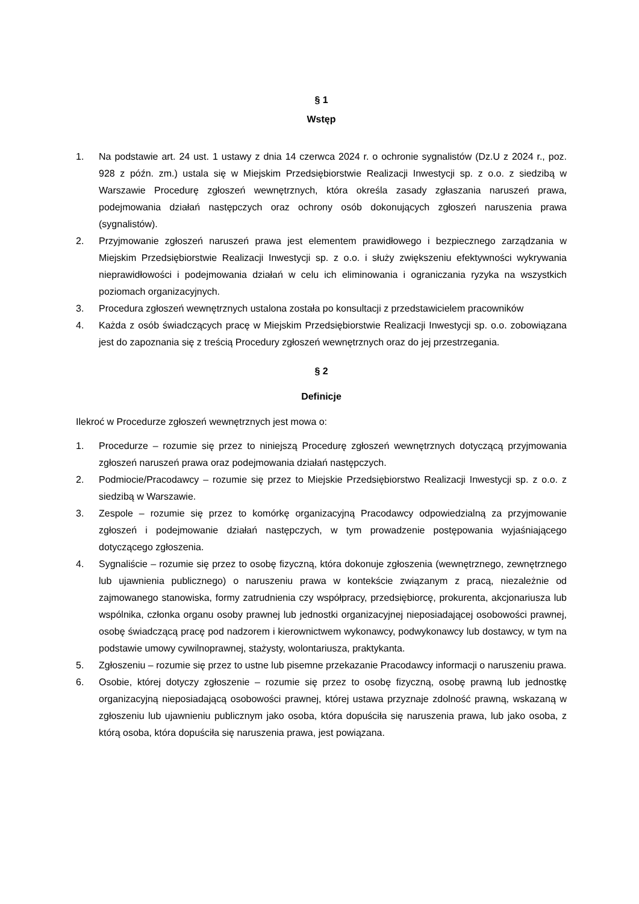§ 1
Wstęp
1. Na podstawie art. 24 ust. 1 ustawy z dnia 14 czerwca 2024 r. o ochronie sygnalistów (Dz.U z 2024 r., poz. 928 z późn. zm.) ustala się w Miejskim Przedsiębiorstwie Realizacji Inwestycji sp. z o.o. z siedzibą w Warszawie Procedurę zgłoszeń wewnętrznych, która określa zasady zgłaszania naruszeń prawa, podejmowania działań następczych oraz ochrony osób dokonujących zgłoszeń naruszenia prawa (sygnalistów).
2. Przyjmowanie zgłoszeń naruszeń prawa jest elementem prawidłowego i bezpiecznego zarządzania w Miejskim Przedsiębiorstwie Realizacji Inwestycji sp. z o.o. i służy zwiększeniu efektywności wykrywania nieprawidłowości i podejmowania działań w celu ich eliminowania i ograniczania ryzyka na wszystkich poziomach organizacyjnych.
3. Procedura zgłoszeń wewnętrznych ustalona została po konsultacji z przedstawicielem pracowników
4. Każda z osób świadczących pracę w Miejskim Przedsiębiorstwie Realizacji Inwestycji sp. o.o. zobowiązana jest do zapoznania się z treścią Procedury zgłoszeń wewnętrznych oraz do jej przestrzegania.
§ 2
Definicje
Ilekroć w Procedurze zgłoszeń wewnętrznych jest mowa o:
1. Procedurze – rozumie się przez to niniejszą Procedurę zgłoszeń wewnętrznych dotyczącą przyjmowania zgłoszeń naruszeń prawa oraz podejmowania działań następczych.
2. Podmiocie/Pracodawcy – rozumie się przez to Miejskie Przedsiębiorstwo Realizacji Inwestycji sp. z o.o. z siedzibą w Warszawie.
3. Zespole – rozumie się przez to komórkę organizacyjną Pracodawcy odpowiedzialną za przyjmowanie zgłoszeń i podejmowanie działań następczych, w tym prowadzenie postępowania wyjaśniającego dotyczącego zgłoszenia.
4. Sygnaliście – rozumie się przez to osobę fizyczną, która dokonuje zgłoszenia (wewnętrznego, zewnętrznego lub ujawnienia publicznego) o naruszeniu prawa w kontekście związanym z pracą, niezależnie od zajmowanego stanowiska, formy zatrudnienia czy współpracy, przedsiębiorcę, prokurenta, akcjonariusza lub wspólnika, członka organu osoby prawnej lub jednostki organizacyjnej nieposiadającej osobowości prawnej, osobę świadczącą pracę pod nadzorem i kierownictwem wykonawcy, podwykonawcy lub dostawcy, w tym na podstawie umowy cywilnoprawnej, stażysty, wolontariusza, praktykanta.
5. Zgłoszeniu – rozumie się przez to ustne lub pisemne przekazanie Pracodawcy informacji o naruszeniu prawa.
6. Osobie, której dotyczy zgłoszenie – rozumie się przez to osobę fizyczną, osobę prawną lub jednostkę organizacyjną nieposiadającą osobowości prawnej, której ustawa przyznaje zdolność prawną, wskazaną w zgłoszeniu lub ujawnieniu publicznym jako osoba, która dopuściła się naruszenia prawa, lub jako osoba, z którą osoba, która dopuściła się naruszenia prawa, jest powiązana.